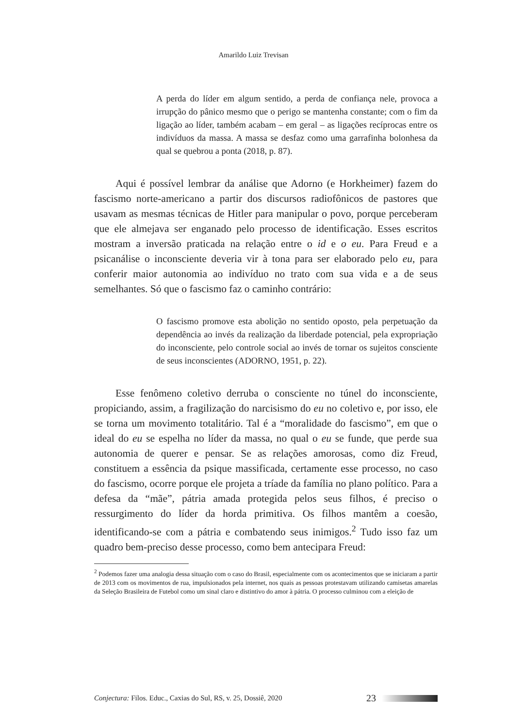Amarildo Luiz Trevisan
A perda do líder em algum sentido, a perda de confiança nele, provoca a irrupção do pânico mesmo que o perigo se mantenha constante; com o fim da ligação ao líder, também acabam – em geral – as ligações recíprocas entre os indivíduos da massa. A massa se desfaz como uma garrafinha bolonhesa da qual se quebrou a ponta (2018, p. 87).
Aqui é possível lembrar da análise que Adorno (e Horkheimer) fazem do fascismo norte-americano a partir dos discursos radiofônicos de pastores que usavam as mesmas técnicas de Hitler para manipular o povo, porque perceberam que ele almejava ser enganado pelo processo de identificação. Esses escritos mostram a inversão praticada na relação entre o id e o eu. Para Freud e a psicanálise o inconsciente deveria vir à tona para ser elaborado pelo eu, para conferir maior autonomia ao indivíduo no trato com sua vida e a de seus semelhantes. Só que o fascismo faz o caminho contrário:
O fascismo promove esta abolição no sentido oposto, pela perpetuação da dependência ao invés da realização da liberdade potencial, pela expropriação do inconsciente, pelo controle social ao invés de tornar os sujeitos consciente de seus inconscientes (ADORNO, 1951, p. 22).
Esse fenômeno coletivo derruba o consciente no túnel do inconsciente, propiciando, assim, a fragilização do narcisismo do eu no coletivo e, por isso, ele se torna um movimento totalitário. Tal é a “moralidade do fascismo”, em que o ideal do eu se espelha no líder da massa, no qual o eu se funde, que perde sua autonomia de querer e pensar. Se as relações amorosas, como diz Freud, constituem a essência da psique massificada, certamente esse processo, no caso do fascismo, ocorre porque ele projeta a tríade da família no plano político. Para a defesa da “mãe”, pátria amada protegida pelos seus filhos, é preciso o ressurgimento do líder da horda primitiva. Os filhos mantêm a coesão, identificando-se com a pátria e combatendo seus inimigos.<sup>2</sup> Tudo isso faz um quadro bem-preciso desse processo, como bem antecipara Freud:
<sup>2</sup> Podemos fazer uma analogia dessa situação com o caso do Brasil, especialmente com os acontecimentos que se iniciaram a partir de 2013 com os movimentos de rua, impulsionados pela internet, nos quais as pessoas protestavam utilizando camisetas amarelas da Seleção Brasileira de Futebol como um sinal claro e distintivo do amor à pátria. O processo culminou com a eleição de
Conjectura: Filos. Educ., Caxias do Sul, RS, v. 25, Dossiê, 2020 23